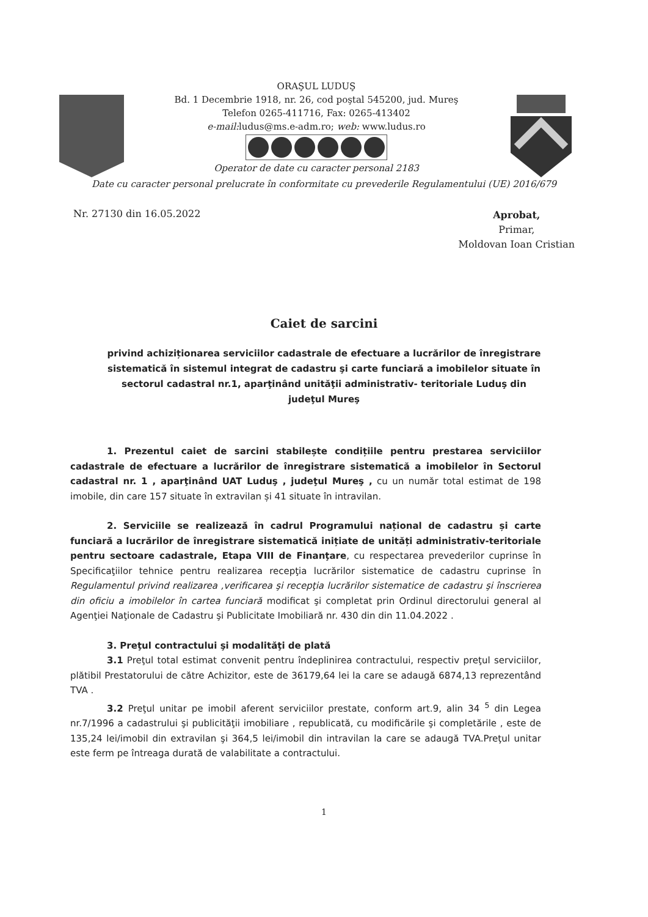ORAŞUL LUDUŞ
Bd. 1 Decembrie 1918, nr. 26, cod poştal 545200, jud. Mureş
Telefon 0265-411716, Fax: 0265-413402
e-mail: ludus@ms.e-adm.ro; web: www.ludus.ro
Operator de date cu caracter personal 2183
Date cu caracter personal prelucrate în conformitate cu prevederile Regulamentului (UE) 2016/679
Nr. 27130 din 16.05.2022
Aprobat,
Primar,
Moldovan Ioan Cristian
Caiet de sarcini
privind achiziționarea serviciilor cadastrale de efectuare a lucrărilor de înregistrare sistematică în sistemul integrat de cadastru şi carte funciară a imobilelor situate în sectorul cadastral nr.1, aparţinând unităţii administrativ- teritoriale Luduş din judeţul Mureş
1. Prezentul caiet de sarcini stabilește condițiile pentru prestarea serviciilor cadastrale de efectuare a lucrărilor de înregistrare sistematică a imobilelor în Sectorul cadastral nr. 1 , aparţinând UAT Luduş , judeţul Mureş , cu un număr total estimat de 198 imobile, din care 157 situate în extravilan și 41 situate în intravilan.
2. Serviciile se realizează în cadrul Programului național de cadastru și carte funciară a lucrărilor de înregistrare sistematică inițiate de unități administrativ-teritoriale pentru sectoare cadastrale, Etapa VIII de Finanţare, cu respectarea prevederilor cuprinse în Specificaţiilor tehnice pentru realizarea recepţia lucrărilor sistematice de cadastru cuprinse în Regulamentul privind realizarea ,verificarea şi recepţia lucrărilor sistematice de cadastru şi înscrierea din oficiu a imobilelor în cartea funciară modificat şi completat prin Ordinul directorului general al Agenţiei Naţionale de Cadastru şi Publicitate Imobiliară nr. 430 din din 11.04.2022 .
3. Preţul contractului şi modalităţi de plată
3.1 Preţul total estimat convenit pentru îndeplinirea contractului, respectiv preţul serviciilor, plătibil Prestatorului de către Achizitor, este de 36179,64 lei la care se adaugă 6874,13 reprezentând TVA .
3.2 Preţul unitar pe imobil aferent serviciilor prestate, conform art.9, alin 34 <sup>5</sup> din Legea nr.7/1996 a cadastrului şi publicităţii imobiliare , republicată, cu modificările şi completările , este de 135,24 lei/imobil din extravilan şi 364,5 lei/imobil din intravilan la care se adaugă TVA.Preţul unitar este ferm pe întreaga durată de valabilitate a contractului.
1